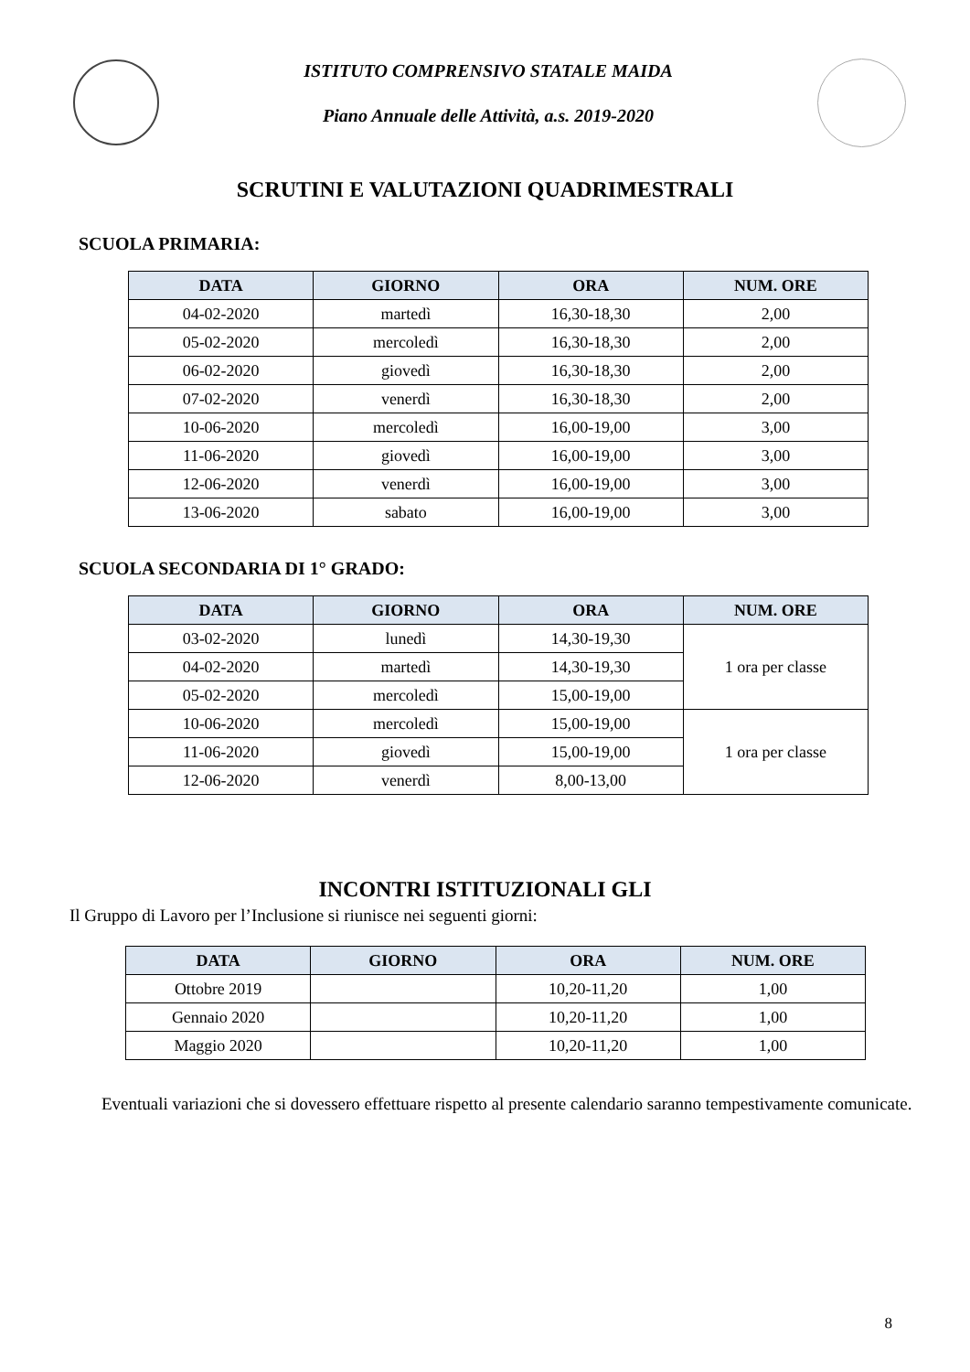ISTITUTO COMPRENSIVO STATALE MAIDA
Piano Annuale delle Attività, a.s. 2019-2020
SCRUTINI E VALUTAZIONI QUADRIMESTRALI
SCUOLA PRIMARIA:
| DATA | GIORNO | ORA | NUM. ORE |
| --- | --- | --- | --- |
| 04-02-2020 | martedì | 16,30-18,30 | 2,00 |
| 05-02-2020 | mercoledì | 16,30-18,30 | 2,00 |
| 06-02-2020 | giovedì | 16,30-18,30 | 2,00 |
| 07-02-2020 | venerdì | 16,30-18,30 | 2,00 |
| 10-06-2020 | mercoledì | 16,00-19,00 | 3,00 |
| 11-06-2020 | giovedì | 16,00-19,00 | 3,00 |
| 12-06-2020 | venerdì | 16,00-19,00 | 3,00 |
| 13-06-2020 | sabato | 16,00-19,00 | 3,00 |
SCUOLA SECONDARIA DI 1° GRADO:
| DATA | GIORNO | ORA | NUM. ORE |
| --- | --- | --- | --- |
| 03-02-2020 | lunedì | 14,30-19,30 | 1 ora per classe |
| 04-02-2020 | martedì | 14,30-19,30 | |
| 05-02-2020 | mercoledì | 15,00-19,00 | |
| 10-06-2020 | mercoledì | 15,00-19,00 | 1 ora per classe |
| 11-06-2020 | giovedì | 15,00-19,00 | |
| 12-06-2020 | venerdì | 8,00-13,00 | |
INCONTRI ISTITUZIONALI GLI
Il Gruppo di Lavoro per l’Inclusione si riunisce nei seguenti giorni:
| DATA | GIORNO | ORA | NUM. ORE |
| --- | --- | --- | --- |
| Ottobre 2019 | | 10,20-11,20 | 1,00 |
| Gennaio 2020 | | 10,20-11,20 | 1,00 |
| Maggio 2020 | | 10,20-11,20 | 1,00 |
Eventuali variazioni che si dovessero effettuare rispetto al presente calendario saranno tempestivamente comunicate.
8